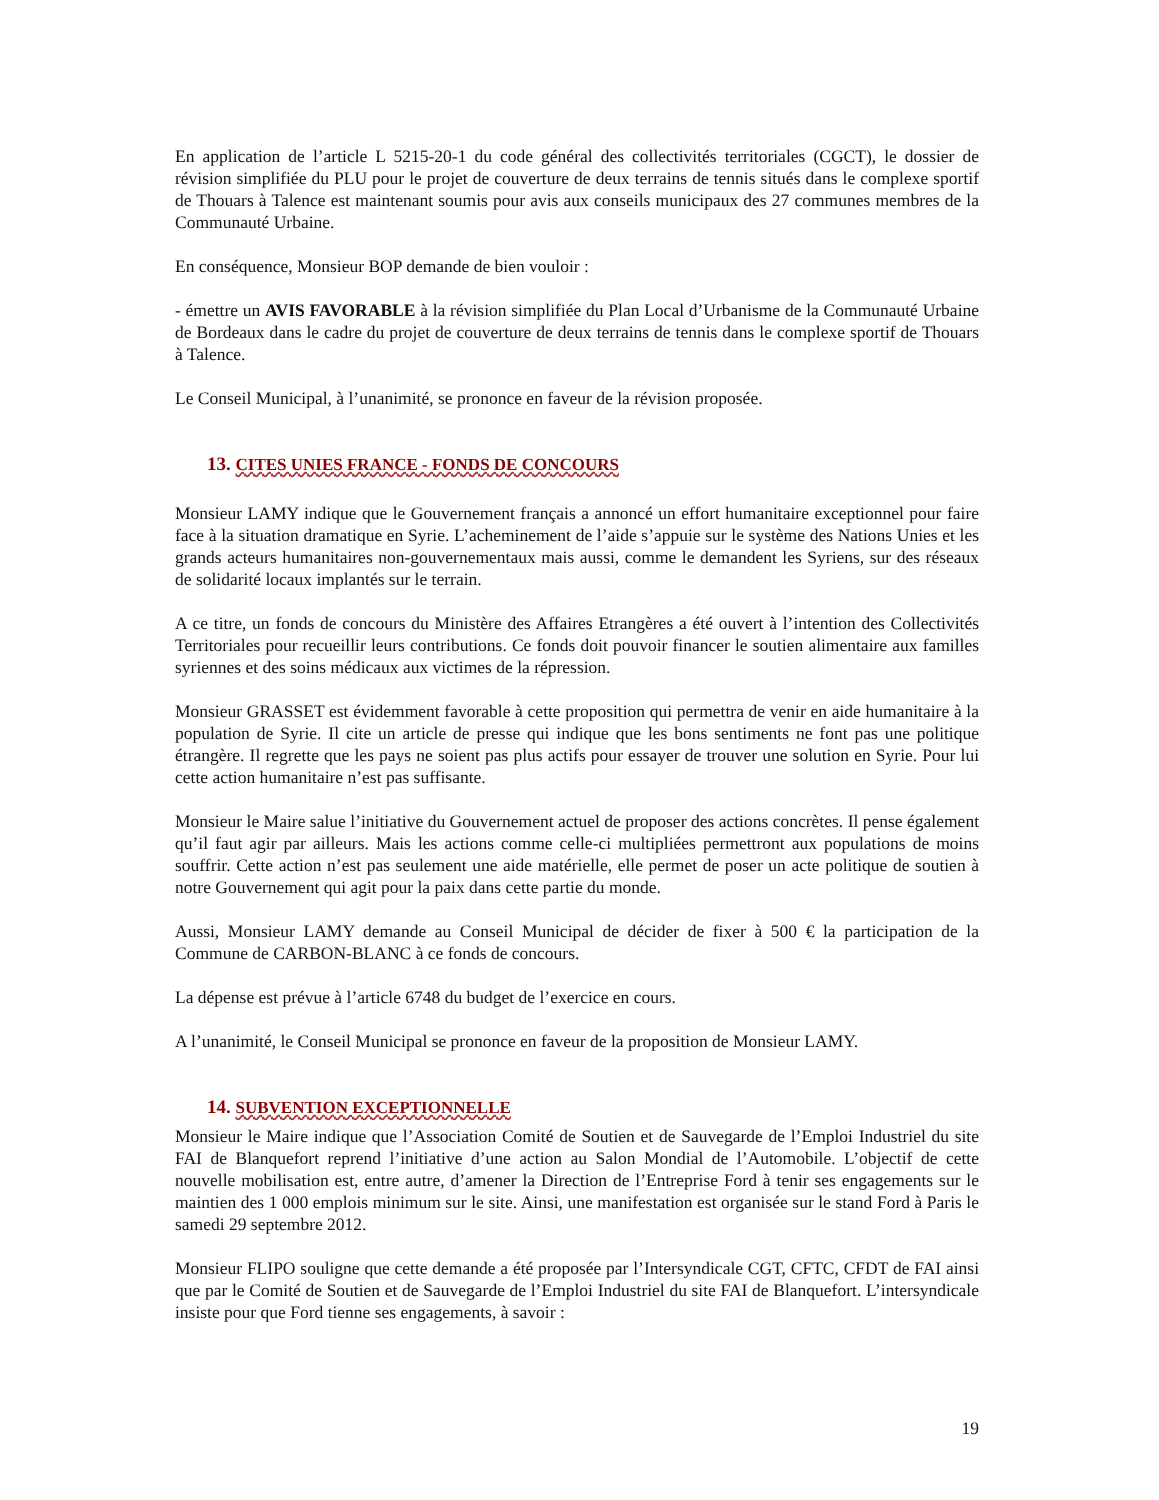En application de l’article L 5215-20-1 du code général des collectivités territoriales (CGCT), le dossier de révision simplifiée du PLU pour le projet de couverture de deux terrains de tennis situés dans le complexe sportif de Thouars à Talence est maintenant soumis pour avis aux conseils municipaux des 27 communes membres de la Communauté Urbaine.
En conséquence, Monsieur BOP demande de bien vouloir :
- émettre un AVIS FAVORABLE à la révision simplifiée du Plan Local d’Urbanisme de la Communauté Urbaine de Bordeaux dans le cadre du projet de couverture de deux terrains de tennis dans le complexe sportif de Thouars à Talence.
Le Conseil Municipal, à l’unanimité, se prononce en faveur de la révision proposée.
13. CITES UNIES FRANCE - FONDS DE CONCOURS
Monsieur LAMY indique que le Gouvernement français a annoncé un effort humanitaire exceptionnel pour faire face à la situation dramatique en Syrie. L’acheminement de l’aide s’appuie sur le système des Nations Unies et les grands acteurs humanitaires non-gouvernementaux mais aussi, comme le demandent les Syriens, sur des réseaux de solidarité locaux implantés sur le terrain.
A ce titre, un fonds de concours du Ministère des Affaires Etrangères a été ouvert à l’intention des Collectivités Territoriales pour recueillir leurs contributions. Ce fonds doit pouvoir financer le soutien alimentaire aux familles syriennes et des soins médicaux aux victimes de la répression.
Monsieur GRASSET est évidemment favorable à cette proposition qui permettra de venir en aide humanitaire à la population de Syrie. Il cite un article de presse qui indique que les bons sentiments ne font pas une politique étrangère. Il regrette que les pays ne soient pas plus actifs pour essayer de trouver une solution en Syrie. Pour lui cette action humanitaire n’est pas suffisante.
Monsieur le Maire salue l’initiative du Gouvernement actuel de proposer des actions concrètes. Il pense également qu’il faut agir par ailleurs. Mais les actions comme celle-ci multipliées permettront aux populations de moins souffrir. Cette action n’est pas seulement une aide matérielle, elle permet de poser un acte politique de soutien à notre Gouvernement qui agit pour la paix dans cette partie du monde.
Aussi, Monsieur LAMY demande au Conseil Municipal de décider de fixer à 500 € la participation de la Commune de CARBON-BLANC à ce fonds de concours.
La dépense est prévue à l’article 6748 du budget de l’exercice en cours.
A l’unanimité, le Conseil Municipal se prononce en faveur de la proposition de Monsieur LAMY.
14. SUBVENTION EXCEPTIONNELLE
Monsieur le Maire indique que l’Association Comité de Soutien et de Sauvegarde de l’Emploi Industriel du site FAI de Blanquefort reprend l’initiative d’une action au Salon Mondial de l’Automobile. L’objectif de cette nouvelle mobilisation est, entre autre, d’amener la Direction de l’Entreprise Ford à tenir ses engagements sur le maintien des 1 000 emplois minimum sur le site. Ainsi, une manifestation est organisée sur le stand Ford à Paris le samedi 29 septembre 2012.
Monsieur FLIPO souligne que cette demande a été proposée par l’Intersyndicale CGT, CFTC, CFDT de FAI ainsi que par le Comité de Soutien et de Sauvegarde de l’Emploi Industriel du site FAI de Blanquefort. L’intersyndicale insiste pour que Ford tienne ses engagements, à savoir :
19